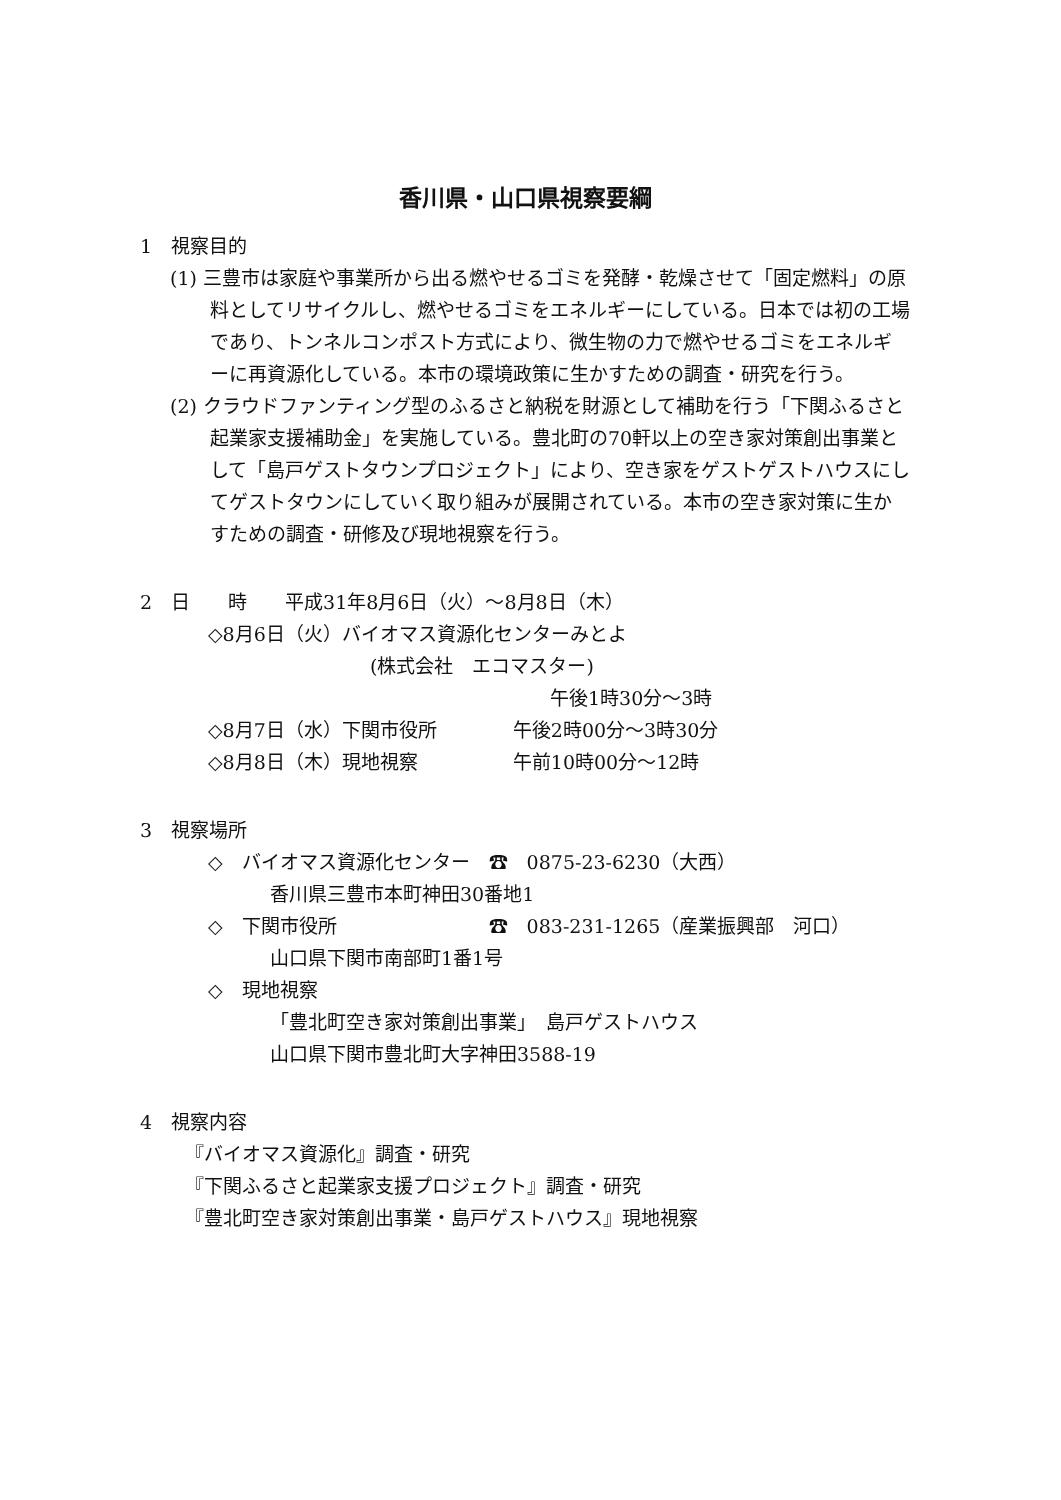香川県・山口県視察要綱
1　視察目的
(1) 三豊市は家庭や事業所から出る燃やせるゴミを発酵・乾燥させて「固定燃料」の原料としてリサイクルし、燃やせるゴミをエネルギーにしている。日本では初の工場であり、トンネルコンポスト方式により、微生物の力で燃やせるゴミをエネルギーに再資源化している。本市の環境政策に生かすための調査・研究を行う。
(2) クラウドファンティング型のふるさと納税を財源として補助を行う「下関ふるさと起業家支援補助金」を実施している。豊北町の70軒以上の空き家対策創出事業として「島戸ゲストタウンプロジェクト」により、空き家をゲストゲストハウスにしてゲストタウンにしていく取り組みが展開されている。本市の空き家対策に生かすための調査・研修及び現地視察を行う。
2　日　　時　　平成31年8月6日（火）～8月8日（木）
◇8月6日（火）バイオマス資源化センターみとよ
(株式会社　エコマスター)
午後1時30分～3時
◇8月7日（水）下関市役所　　　　午後2時00分～3時30分
◇8月8日（木）現地視察　　　　　午前10時00分～12時
3　視察場所
◇　バイオマス資源化センター　☎　0875-23-6230（大西）
香川県三豊市本町神田30番地1
◇　下関市役所　　　　　　　　☎　083-231-1265（産業振興部　河口）
山口県下関市南部町1番1号
◇　現地視察
「豊北町空き家対策創出事業」　島戸ゲストハウス
山口県下関市豊北町大字神田3588-19
4　視察内容
『バイオマス資源化』調査・研究
『下関ふるさと起業家支援プロジェクト』調査・研究
『豊北町空き家対策創出事業・島戸ゲストハウス』現地視察